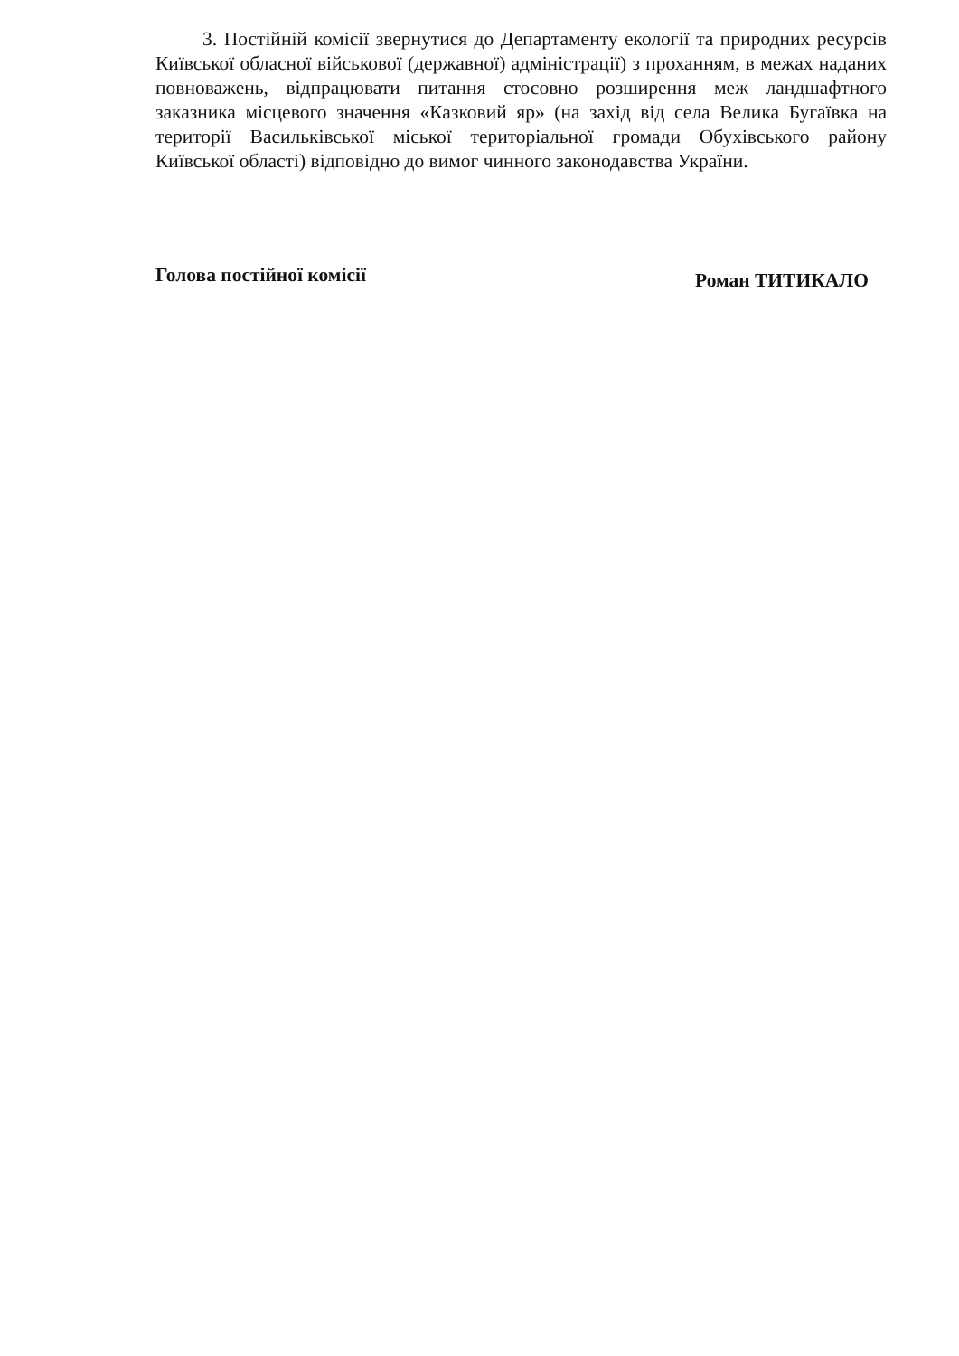3. Постійній комісії звернутися до Департаменту екології та природних ресурсів Київської обласної військової (державної) адміністрації) з проханням, в межах наданих повноважень, відпрацювати питання стосовно розширення меж ландшафтного заказника місцевого значення «Казковий яр» (на захід від села Велика Бугаївка на території Васильківської міської територіальної громади Обухівського району Київської області) відповідно до вимог чинного законодавства України.
Голова постійної комісії Роман ТИТИКАЛО